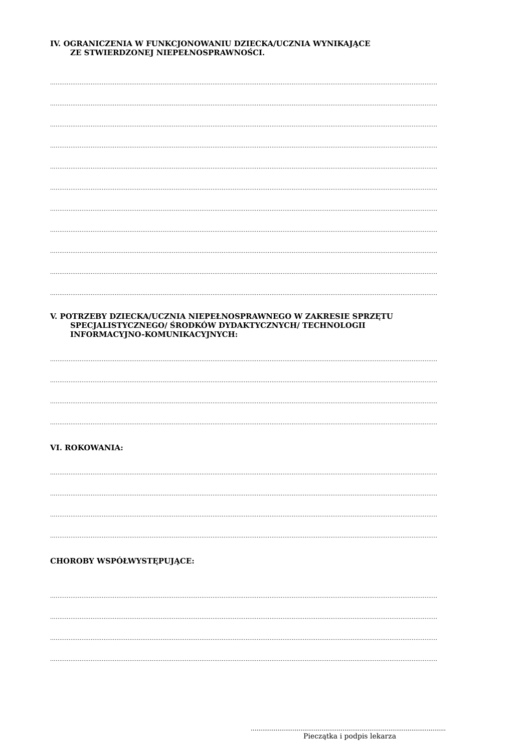IV. OGRANICZENIA W FUNKCJONOWANIU DZIECKA/UCZNIA WYNIKAJĄCE
ZE STWIERDZONEJ NIEPEŁNOSPRAWNOŚCI.
..................................................................................................................................................................................................................
..................................................................................................................................................................................................................
..................................................................................................................................................................................................................
..................................................................................................................................................................................................................
..................................................................................................................................................................................................................
..................................................................................................................................................................................................................
..................................................................................................................................................................................................................
..................................................................................................................................................................................................................
..................................................................................................................................................................................................................
..................................................................................................................................................................................................................
..................................................................................................................................................................................................................
V. POTRZEBY DZIECKA/UCZNIA NIEPEŁNOSPRAWNEGO W ZAKRESIE SPRZĘTU
SPECJALISTYCZNEGO/ ŚRODKÓW DYDAKTYCZNYCH/ TECHNOLOGII
INFORMACYJNO-KOMUNIKACYJNYCH:
..................................................................................................................................................................................................................
..................................................................................................................................................................................................................
..................................................................................................................................................................................................................
..................................................................................................................................................................................................................
VI. ROKOWANIA:
..................................................................................................................................................................................................................
..................................................................................................................................................................................................................
..................................................................................................................................................................................................................
..................................................................................................................................................................................................................
CHOROBY WSPÓŁWYSTĘPUJĄCE:
..................................................................................................................................................................................................................
..................................................................................................................................................................................................................
..................................................................................................................................................................................................................
..................................................................................................................................................................................................................
......................................................................................................
Pieczątka i podpis lekarza